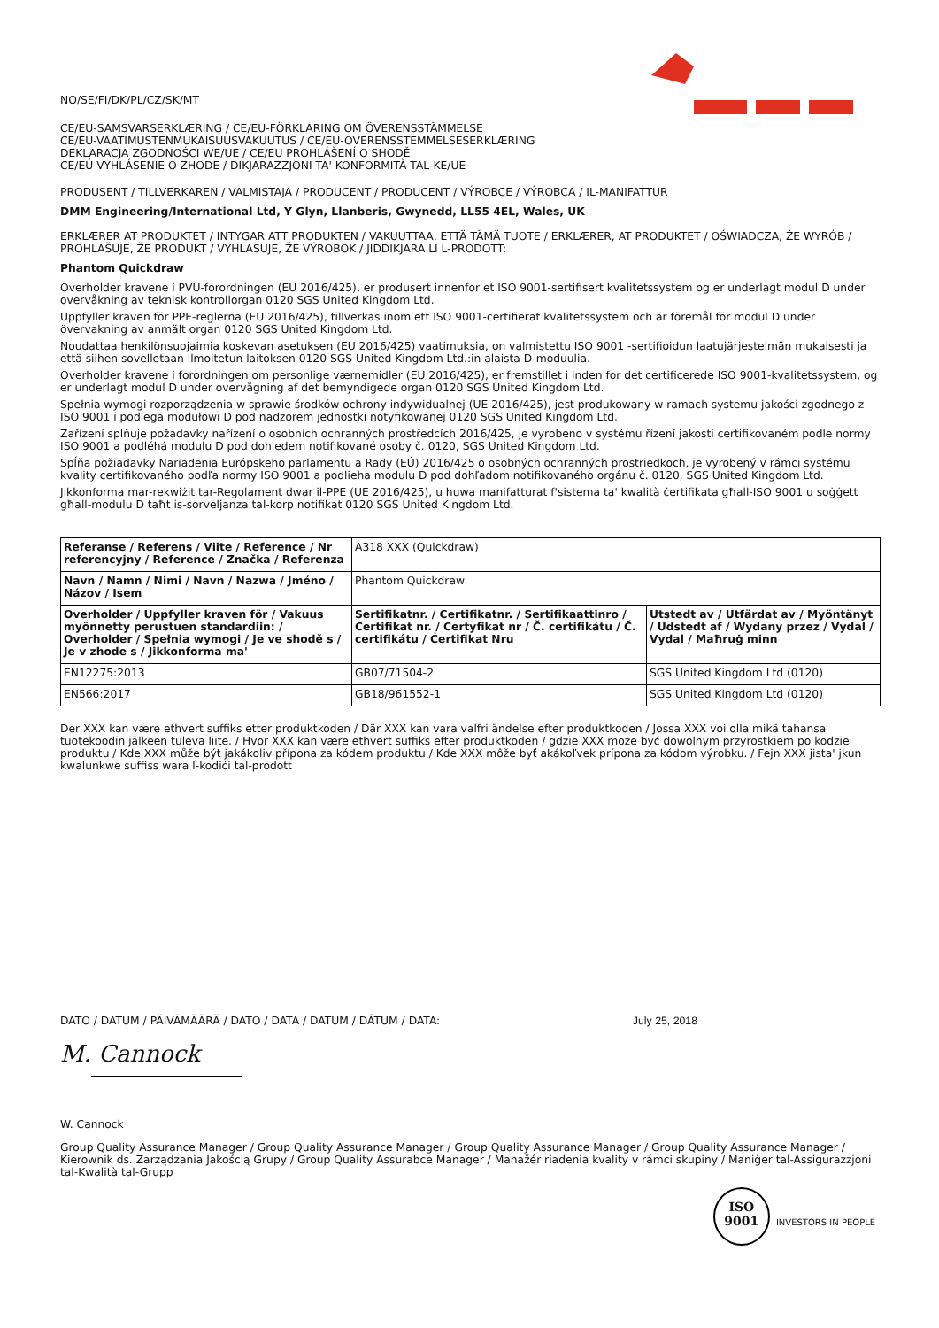NO/SE/FI/DK/PL/CZ/SK/MT
CE/EU-SAMSVARSERKLÆRING / CE/EU-FÖRKLARING OM ÖVERENSSTÄMMELSE
CE/EU-VAATIMUSTENMUKAISUUSVAKUUTUS / CE/EU-OVERENSSTEMMELSESERKLÆRING
DEKLARACJA ZGODNOŚCI WE/UE / CE/EU PROHLÁŠENÍ O SHODĚ
CE/EÚ VYHLÁSENIE O ZHODE / DIKJARAZZJONI TA' KONFORMITÀ TAL-KE/UE
PRODUSENT / TILLVERKAREN / VALMISTAJA / PRODUCENT / PRODUCENT / VÝROBCE / VÝROBCA / IL-MANIFATTUR
DMM Engineering/International Ltd, Y Glyn, Llanberis, Gwynedd, LL55 4EL, Wales, UK
ERKLÆRER AT PRODUKTET / INTYGAR ATT PRODUKTEN / VAKUUTTAA, ETTÄ TÄMÄ TUOTE / ERKLÆRER, AT PRODUKTET / OŚWIADCZA, ŻE WYRÓB / PROHLAŠUJE, ŽE PRODUKT / VYHLASUJE, ŽE VÝROBOK / JIDDIKJARA LI L-PRODOTT:
Phantom Quickdraw
Overholder kravene i PVU-forordningen (EU 2016/425), er produsert innenfor et ISO 9001-sertifisert kvalitetssystem og er underlagt modul D under overvåkning av teknisk kontrollorgan 0120 SGS United Kingdom Ltd.
Uppfyller kraven för PPE-reglerna (EU 2016/425), tillverkas inom ett ISO 9001-certifierat kvalitetssystem och är föremål för modul D under övervakning av anmält organ 0120 SGS United Kingdom Ltd.
Noudattaa henkilönsuojaimia koskevan asetuksen (EU 2016/425) vaatimuksia, on valmistettu ISO 9001 -sertifioidun laatujärjestelmän mukaisesti ja että siihen sovelletaan ilmoitetun laitoksen 0120 SGS United Kingdom Ltd.:in alaista D-moduulia.
Overholder kravene i forordningen om personlige værnemidler (EU 2016/425), er fremstillet i inden for det certificerede ISO 9001-kvalitetssystem, og er underlagt modul D under overvågning af det bemyndigede organ 0120 SGS United Kingdom Ltd.
Spełnia wymogi rozporządzenia w sprawie środków ochrony indywidualnej (UE 2016/425), jest produkowany w ramach systemu jakości zgodnego z ISO 9001 i podlega modułowi D pod nadzorem jednostki notyfikowanej 0120 SGS United Kingdom Ltd.
Zařízení splňuje požadavky nařízení o osobních ochranných prostředcích 2016/425, je vyrobeno v systému řízení jakosti certifikovaném podle normy ISO 9001 a podléhá modulu D pod dohledem notifikované osoby č. 0120, SGS United Kingdom Ltd.
Spĺňa požiadavky Nariadenia Európskeho parlamentu a Rady (EÚ) 2016/425 o osobných ochranných prostriedkoch, je vyrobený v rámci systému kvality certifikovaného podľa normy ISO 9001 a podlieha modulu D pod dohľadom notifikovaného orgánu č. 0120, SGS United Kingdom Ltd.
Jikkonforma mar-rekwiżit tar-Regolament dwar il-PPE (UE 2016/425), u huwa manifatturat f'sistema ta' kwalità ċertifikata għall-ISO 9001 u soġġett għall-modulu D taħt is-sorveljanza tal-korp notifikat 0120 SGS United Kingdom Ltd.
| Referanse / Referens / Viite / Reference / Nr referencyjny / Reference / Značka / Referenza | A318 XXX (Quickdraw) | |
| Navn / Namn / Nimi / Navn / Nazwa / Jméno / Názov / Isem | Phantom Quickdraw | |
| Overholder / Uppfyller kraven för / Vakuus myönnetty perustuen standardiin: / Overholder / Spełnia wymogi / Je ve shodě s / Je v zhode s / Jikkonforma ma' | Sertifikatnr. / Certifikatnr. / Sertifikaattinro / Certifikat nr. / Certyfikat nr / Č. certifikátu / Č. certifikátu / Ċertifikat Nru | Utstedt av / Utfärdat av / Myöntänyt / Udstedt af / Wydany przez / Vydal / Vydal / Maħruġ minn |
| EN12275:2013 | GB07/71504-2 | SGS United Kingdom Ltd (0120) |
| EN566:2017 | GB18/961552-1 | SGS United Kingdom Ltd (0120) |
Der XXX kan være ethvert suffiks etter produktkoden / Där XXX kan vara valfri ändelse efter produktkoden / Jossa XXX voi olla mikä tahansa tuotekoodin jälkeen tuleva liite. / Hvor XXX kan være ethvert suffiks efter produktkoden / gdzie XXX może być dowolnym przyrostkiem po kodzie produktu / Kde XXX může být jakákoliv přípona za kódem produktu / Kde XXX môže byť akákoľvek prípona za kódom výrobku. / Fejn XXX jista' jkun kwalunkwe suffiss wara l-kodiċi tal-prodott
DATO / DATUM / PÄIVÄMÄÄRÄ / DATO / DATA / DATUM / DÁTUM / DATA: July 25, 2018
M. Cannock
W. Cannock
Group Quality Assurance Manager / Group Quality Assurance Manager / Group Quality Assurance Manager / Group Quality Assurance Manager / Kierownik ds. Zarządzania Jakością Grupy / Group Quality Assurabce Manager / Manažér riadenia kvality v rámci skupiny / Maniġer tal-Assigurazzjoni tal-Kwalità tal-Grupp
ISO
9001 INVESTORS IN PEOPLE